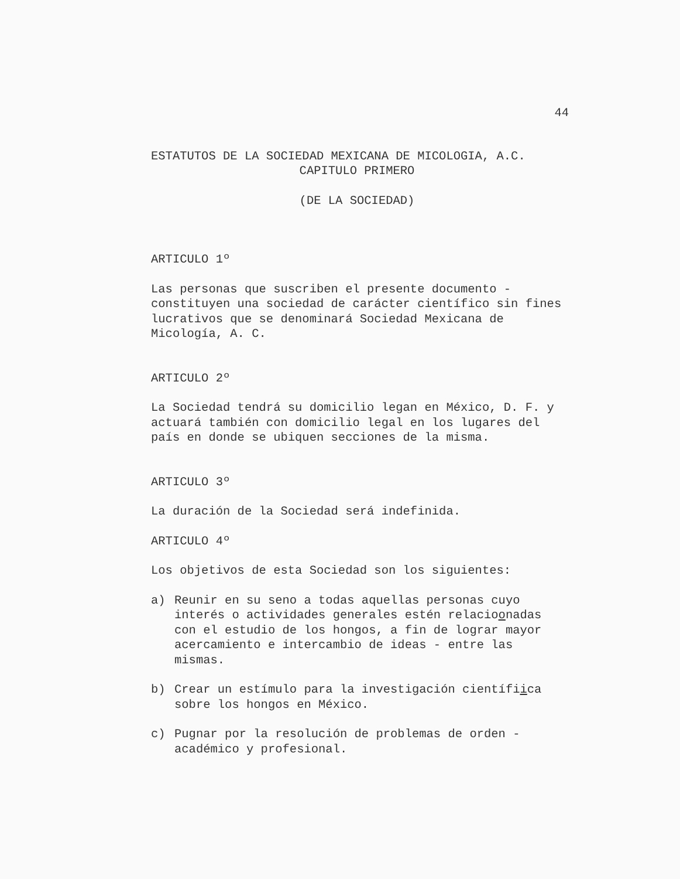44
ESTATUTOS DE LA SOCIEDAD MEXICANA DE MICOLOGIA, A.C.
CAPITULO PRIMERO
(DE LA SOCIEDAD)
ARTICULO 1º
Las personas que suscriben el presente documento - constituyen una sociedad de carácter científico sin fines lucrativos que se denominará Sociedad Mexicana de Micología, A. C.
ARTICULO 2º
La Sociedad tendrá su domicilio legan en México, D. F. y actuará también con domicilio legal en los lugares del país en donde se ubiquen secciones de la misma.
ARTICULO 3º
La duración de la Sociedad será indefinida.
ARTICULO 4º
Los objetivos de esta Sociedad son los siguientes:
a) Reunir en su seno a todas aquellas personas cuyo interés o actividades generales estén relacioonadas con el estudio de los hongos, a fin de lograr mayor acercamiento e intercambio de ideas - entre las mismas.
b) Crear un estímulo para la investigación científiica sobre los hongos en México.
c) Pugnar por la resolución de problemas de orden - académico y profesional.